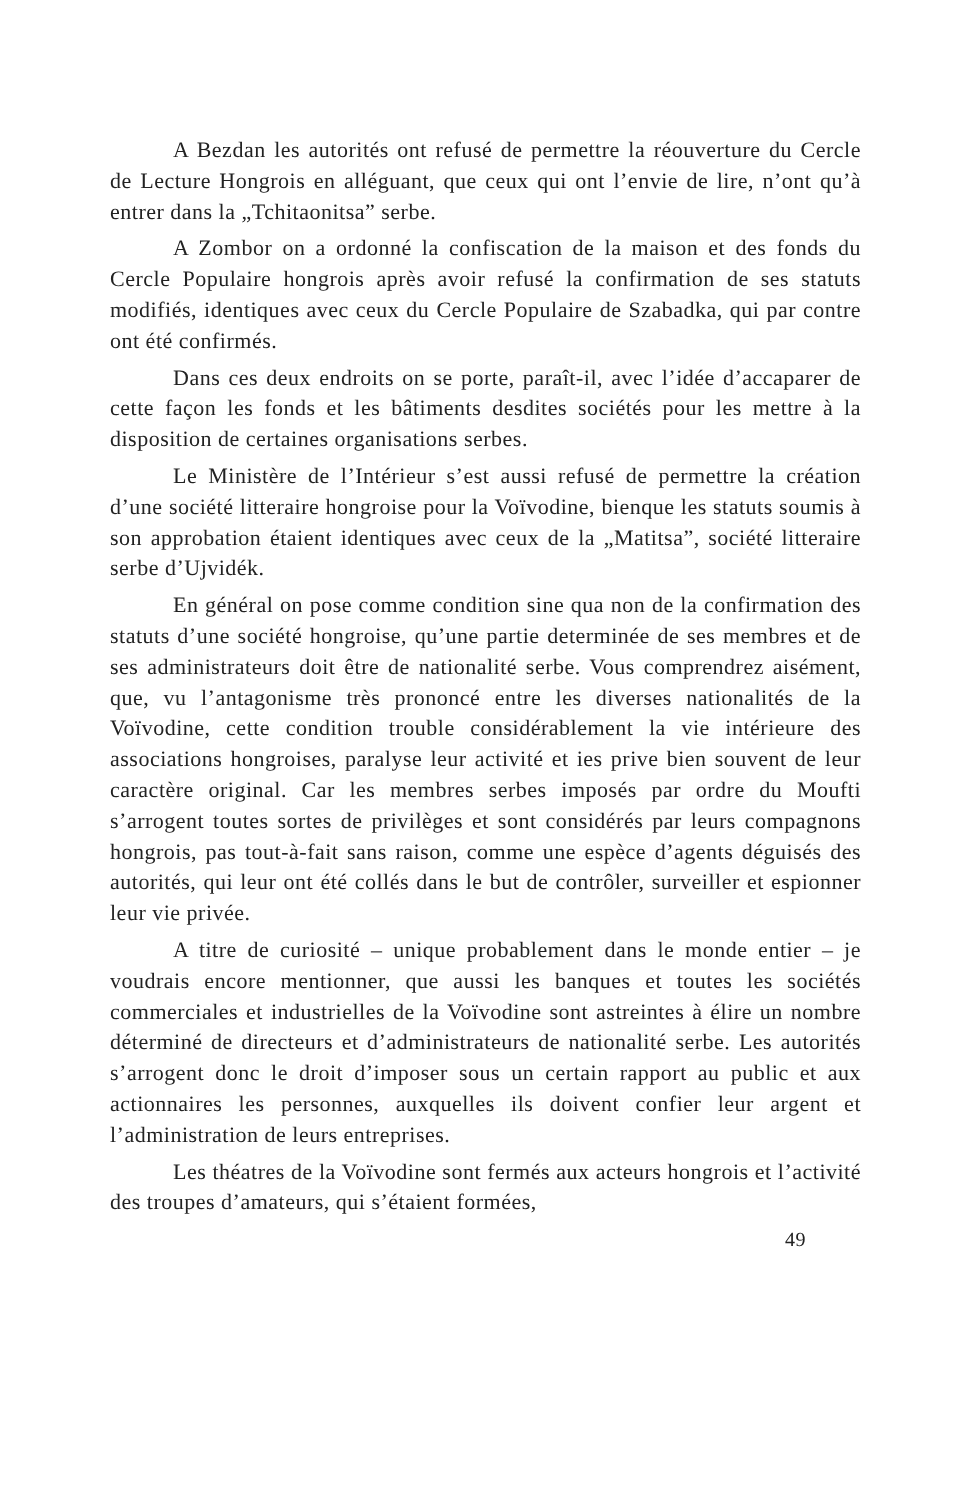A Bezdan les autorités ont refusé de permettre la réouverture du Cercle de Lecture Hongrois en alléguant, que ceux qui ont l’envie de lire, n’ont qu’à entrer dans la „Tchitaonitsa” serbe.
A Zombor on a ordonné la confiscation de la maison et des fonds du Cercle Populaire hongrois après avoir refusé la confirmation de ses statuts modifiés, identiques avec ceux du Cercle Populaire de Szabadka, qui par contre ont été confirmés.
Dans ces deux endroits on se porte, paraît-il, avec l’idée d’accaparer de cette façon les fonds et les bâtiments desdites sociétés pour les mettre à la disposition de certaines organisations serbes.
Le Ministère de l’Intérieur s’est aussi refusé de permettre la création d’une société litteraire hongroise pour la Voïvodine, bienque les statuts soumis à son approbation étaient identiques avec ceux de la „Matitsa”, société litteraire serbe d’Ujvidék.
En général on pose comme condition sine qua non de la confirmation des statuts d’une société hongroise, qu’une partie determinée de ses membres et de ses administrateurs doit être de nationalité serbe. Vous comprendrez aisément, que, vu l’antagonisme très prononcé entre les diverses nationalités de la Voïvodine, cette condition trouble considérablement la vie intérieure des associations hongroises, paralyse leur activité et ies prive bien souvent de leur caractère original. Car les membres serbes imposés par ordre du Moufti s’arrogent toutes sortes de privilèges et sont considérés par leurs compagnons hongrois, pas tout-à-fait sans raison, comme une espèce d’agents déguisés des autorités, qui leur ont été collés dans le but de contrôler, surveiller et espionner leur vie privée.
A titre de curiosité – unique probablement dans le monde entier – je voudrais encore mentionner, que aussi les banques et toutes les sociétés commerciales et industrielles de la Voïvodine sont astreintes à élire un nombre déterminé de directeurs et d’administrateurs de nationalité serbe. Les autorités s’arrogent donc le droit d’imposer sous un certain rapport au public et aux actionnaires les personnes, auxquelles ils doivent confier leur argent et l’administration de leurs entreprises.
Les théatres de la Voïvodine sont fermés aux acteurs hongrois et l’activité des troupes d’amateurs, qui s’étaient formées,
49